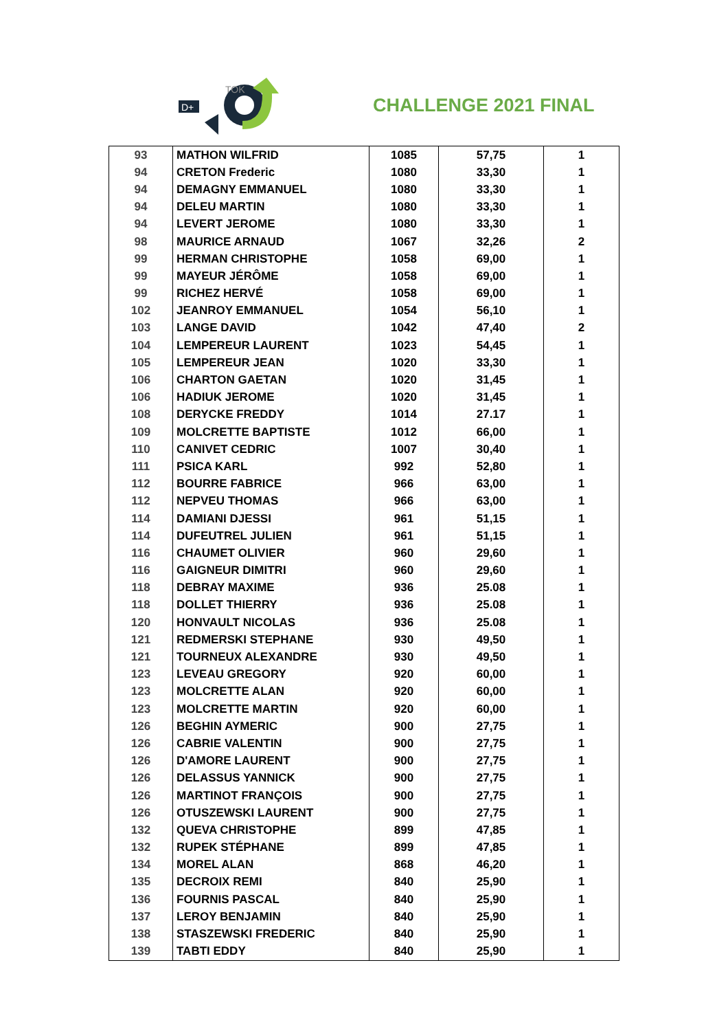D+
TOK
CHALLENGE 2021 FINAL
| 93 | MATHON WILFRID | 1085 | 57,75 | 1 |
| 94 | CRETON Frederic | 1080 | 33,30 | 1 |
| 94 | DEMAGNY EMMANUEL | 1080 | 33,30 | 1 |
| 94 | DELEU MARTIN | 1080 | 33,30 | 1 |
| 94 | LEVERT JEROME | 1080 | 33,30 | 1 |
| 98 | MAURICE ARNAUD | 1067 | 32,26 | 2 |
| 99 | HERMAN CHRISTOPHE | 1058 | 69,00 | 1 |
| 99 | MAYEUR JÉRÔME | 1058 | 69,00 | 1 |
| 99 | RICHEZ HERVÉ | 1058 | 69,00 | 1 |
| 102 | JEANROY EMMANUEL | 1054 | 56,10 | 1 |
| 103 | LANGE DAVID | 1042 | 47,40 | 2 |
| 104 | LEMPEREUR LAURENT | 1023 | 54,45 | 1 |
| 105 | LEMPEREUR JEAN | 1020 | 33,30 | 1 |
| 106 | CHARTON GAETAN | 1020 | 31,45 | 1 |
| 106 | HADIUK JEROME | 1020 | 31,45 | 1 |
| 108 | DERYCKE FREDDY | 1014 | 27.17 | 1 |
| 109 | MOLCRETTE BAPTISTE | 1012 | 66,00 | 1 |
| 110 | CANIVET CEDRIC | 1007 | 30,40 | 1 |
| 111 | PSICA KARL | 992 | 52,80 | 1 |
| 112 | BOURRE FABRICE | 966 | 63,00 | 1 |
| 112 | NEPVEU THOMAS | 966 | 63,00 | 1 |
| 114 | DAMIANI DJESSI | 961 | 51,15 | 1 |
| 114 | DUFEUTREL JULIEN | 961 | 51,15 | 1 |
| 116 | CHAUMET OLIVIER | 960 | 29,60 | 1 |
| 116 | GAIGNEUR DIMITRI | 960 | 29,60 | 1 |
| 118 | DEBRAY MAXIME | 936 | 25.08 | 1 |
| 118 | DOLLET THIERRY | 936 | 25.08 | 1 |
| 120 | HONVAULT NICOLAS | 936 | 25.08 | 1 |
| 121 | REDMERSKI STEPHANE | 930 | 49,50 | 1 |
| 121 | TOURNEUX ALEXANDRE | 930 | 49,50 | 1 |
| 123 | LEVEAU GREGORY | 920 | 60,00 | 1 |
| 123 | MOLCRETTE ALAN | 920 | 60,00 | 1 |
| 123 | MOLCRETTE MARTIN | 920 | 60,00 | 1 |
| 126 | BEGHIN AYMERIC | 900 | 27,75 | 1 |
| 126 | CABRIE VALENTIN | 900 | 27,75 | 1 |
| 126 | D'AMORE LAURENT | 900 | 27,75 | 1 |
| 126 | DELASSUS YANNICK | 900 | 27,75 | 1 |
| 126 | MARTINOT FRANÇOIS | 900 | 27,75 | 1 |
| 126 | OTUSZEWSKI LAURENT | 900 | 27,75 | 1 |
| 132 | QUEVA CHRISTOPHE | 899 | 47,85 | 1 |
| 132 | RUPEK STÉPHANE | 899 | 47,85 | 1 |
| 134 | MOREL ALAN | 868 | 46,20 | 1 |
| 135 | DECROIX REMI | 840 | 25,90 | 1 |
| 136 | FOURNIS PASCAL | 840 | 25,90 | 1 |
| 137 | LEROY BENJAMIN | 840 | 25,90 | 1 |
| 138 | STASZEWSKI FREDERIC | 840 | 25,90 | 1 |
| 139 | TABTI EDDY | 840 | 25,90 | 1 |